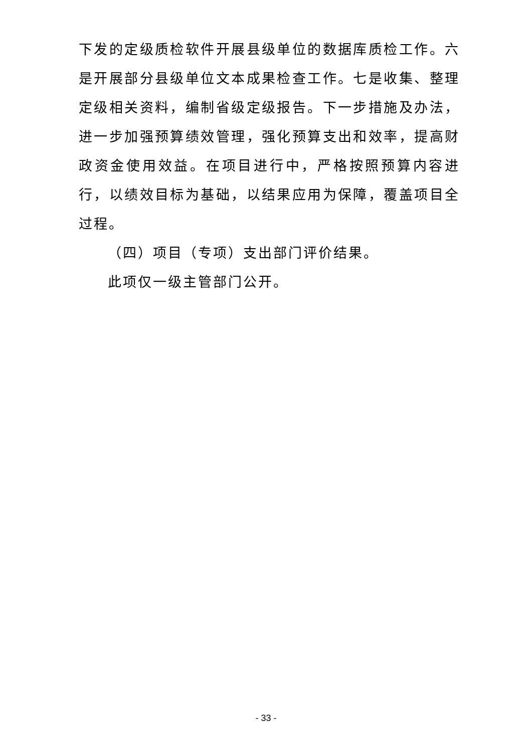下发的定级质检软件开展县级单位的数据库质检工作。六是开展部分县级单位文本成果检查工作。七是收集、整理定级相关资料，编制省级定级报告。下一步措施及办法，进一步加强预算绩效管理，强化预算支出和效率，提高财政资金使用效益。在项目进行中，严格按照预算内容进行，以绩效目标为基础，以结果应用为保障，覆盖项目全过程。
（四）项目（专项）支出部门评价结果。
此项仅一级主管部门公开。
- 33 -